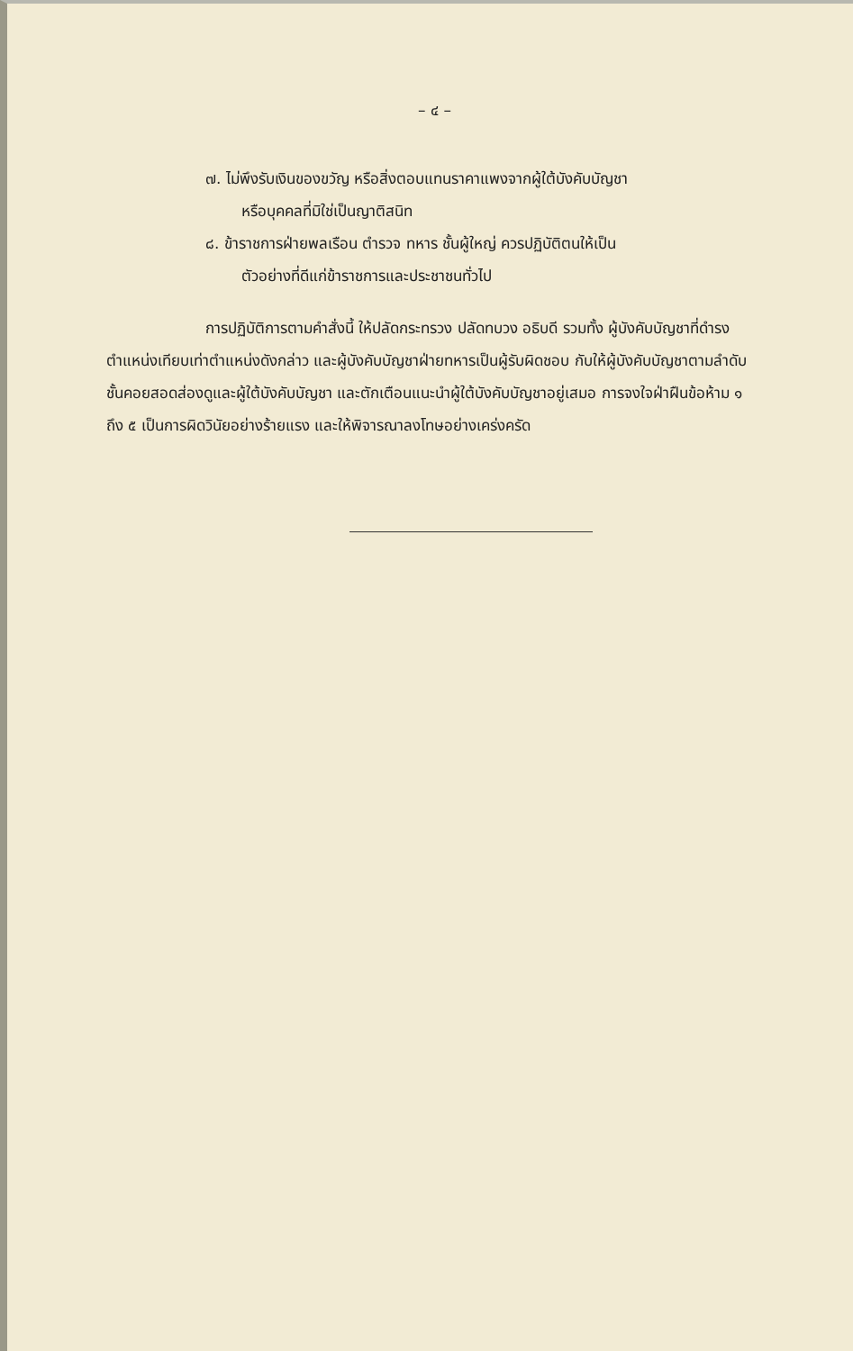– ๔ –
๗. ไม่พึงรับเงินของขวัญ หรือสิ่งตอบแทนราคาแพงจากผู้ใต้บังคับบัญชา
หรือบุคคลที่มิใช่เป็นญาติสนิท
๘. ข้าราชการฝ่ายพลเรือน ตำรวจ ทหาร ชั้นผู้ใหญ่ ควรปฏิบัติตนให้เป็น
ตัวอย่างที่ดีแก่ข้าราชการและประชาชนทั่วไป
การปฏิบัติการตามคำสั่งนี้ ให้ปลัดกระทรวง ปลัดทบวง อธิบดี รวมทั้ง ผู้บังคับบัญชาที่ดำรงตำแหน่งเทียบเท่าตำแหน่งดังกล่าว และผู้บังคับบัญชาฝ่ายทหารเป็นผู้รับผิดชอบ กับให้ผู้บังคับบัญชาตามลำดับชั้นคอยสอดส่องดูและผู้ใต้บังคับบัญชา และตักเตือนแนะนำผู้ใต้บังคับบัญชาอยู่เสมอ การจงใจฝ่าฝืนข้อห้าม ๑ ถึง ๕ เป็นการผิดวินัยอย่างร้ายแรง และให้พิจารณาลงโทษอย่างเคร่งครัด